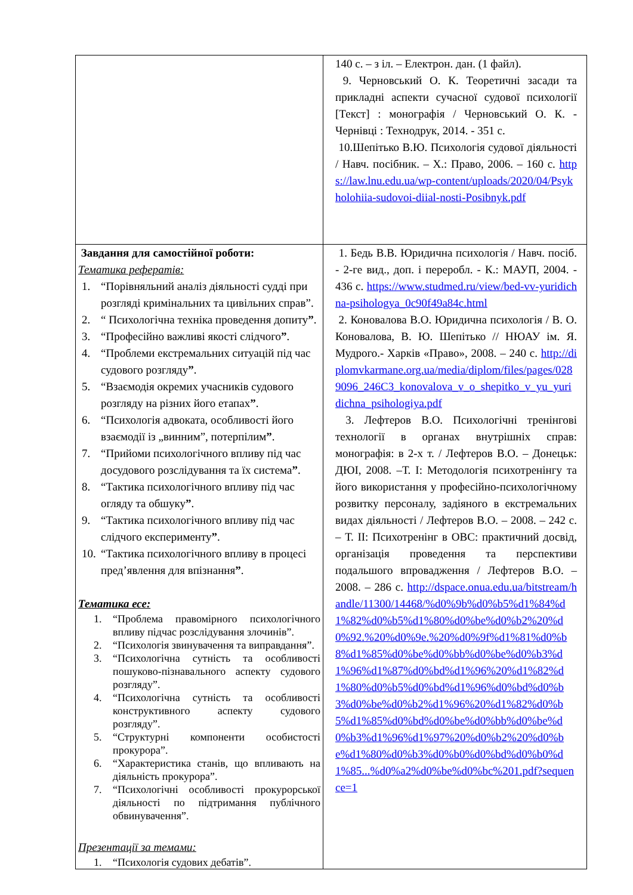| | 140 с. – з іл. – Електрон. дан. (1 файл). 9. Черновський О. К. Теоретичні засади та прикладні аспекти сучасної судової психології [Текст] : монографія / Черновський О. К. - Чернівці : Технодрук, 2014. - 351 с. 10.Шепітько В.Ю. Психологія судової діяльності / Навч. посібник. – Х.: Право, 2006. – 160 с. https://law.lnu.edu.ua/wp-content/uploads/2020/04/Psykholohiia-sudovoi-diial-nosti-Posibnyk.pdf |
| Завдання для самостійної роботи: Тематика рефератів: 1. “Порівняльний аналіз діяльності судді при розгляді кримінальних та цивільних справ”. 2. “ Психологічна техніка проведення допиту ” . 3. “Професійно важливі якості слідчого ” . 4. “Проблеми екстремальних ситуацій під час судового розгляду ” . 5. “Взаємодія окремих учасників судового розгляду на різних його етапах ” . 6. “Психологія адвоката, особливості його взаємодії із „винним”, потерпілим ” . 7. “Прийоми психологічного впливу під час досудового розслідування та їх система ” . 8. “Тактика психологічного впливу під час огляду та обшуку ” . 9. “Тактика психологічного впливу під час слідчого експерименту ” . 10. “Тактика психологічного впливу в процесі пред’явлення для впізнання ” . Тематика есе: 1. “Проблема правомірного психологічного впливу підчас розслідування злочинів”. 2. “Психологія звинувачення та виправдання”. 3. “Психологічна сутність та особливості пошуково-пізнавального аспекту судового розгляду”. 4. “Психологічна сутність та особливості конструктивного аспекту судового розгляду”. 5. “Структурні компоненти особистості прокурора”. 6. “Характеристика станів, що впливають на діяльність прокурора”. 7. “Психологічні особливості прокурорської діяльності по підтримання публічного обвинувачення”. Презентації за темами: 1. “Психологія судових дебатів”. | 1. Бедь В.В. Юридична психологія / Навч. посіб. - 2-ге вид., доп. і переробл. - К.: МАУП, 2004. - 436 с. https://www.studmed.ru/view/bed-vv-yuridichna-psihologya_0c90f49a84c.html 2. Коновалова В.О. Юридична психологія / В. О. Коновалова, В. Ю. Шепітько // НЮАУ ім. Я. Мудрого.- Харків «Право», 2008. – 240 с. http://diplomvkarmane.org.ua/media/diplom/files/pages/0289096_246C3_konovalova_v_o_shepitko_v_yu_yuridichna_psihologiya.pdf 3. Лефтеров В.О. Психологічні тренінгові технології в органах внутрішніх справ: монографія: в 2-х т. / Лефтеров В.О. – Донецьк: ДЮІ, 2008. –Т. І: Методологія психотренінгу та його використання у професійно-психологічному розвитку персоналу, задіяного в екстремальних видах діяльності / Лефтеров В.О. – 2008. – 242 с. – Т. ІІ: Психотренінг в ОВС: практичний досвід, організація проведення та перспективи подальшого впровадження / Лефтеров В.О. – 2008. – 286 с. http://dspace.onua.edu.ua/bitstream/handle/11300/14468/%d0%9b%d0%b5%d1%84%d1%82%d0%b5%d1%80%d0%be%d0%b2%20%d0%92.%20%d0%9e.%20%d0%9f%d1%81%d0%b8%d1%85%d0%be%d0%bb%d0%be%d0%b3%d1%96%d1%87%d0%bd%d1%96%20%d1%82%d1%80%d0%b5%d0%bd%d1%96%d0%bd%d0%b3%d0%be%d0%b2%d1%96%20%d1%82%d0%b5%d1%85%d0%bd%d0%be%d0%bb%d0%be%d0%b3%d1%96%d1%97%20%d0%b2%20%d0%be%d1%80%d0%b3%d0%b0%d0%bd%d0%b0%d1%85...%d0%a2%d0%be%d0%bc%201.pdf?sequence=1 |